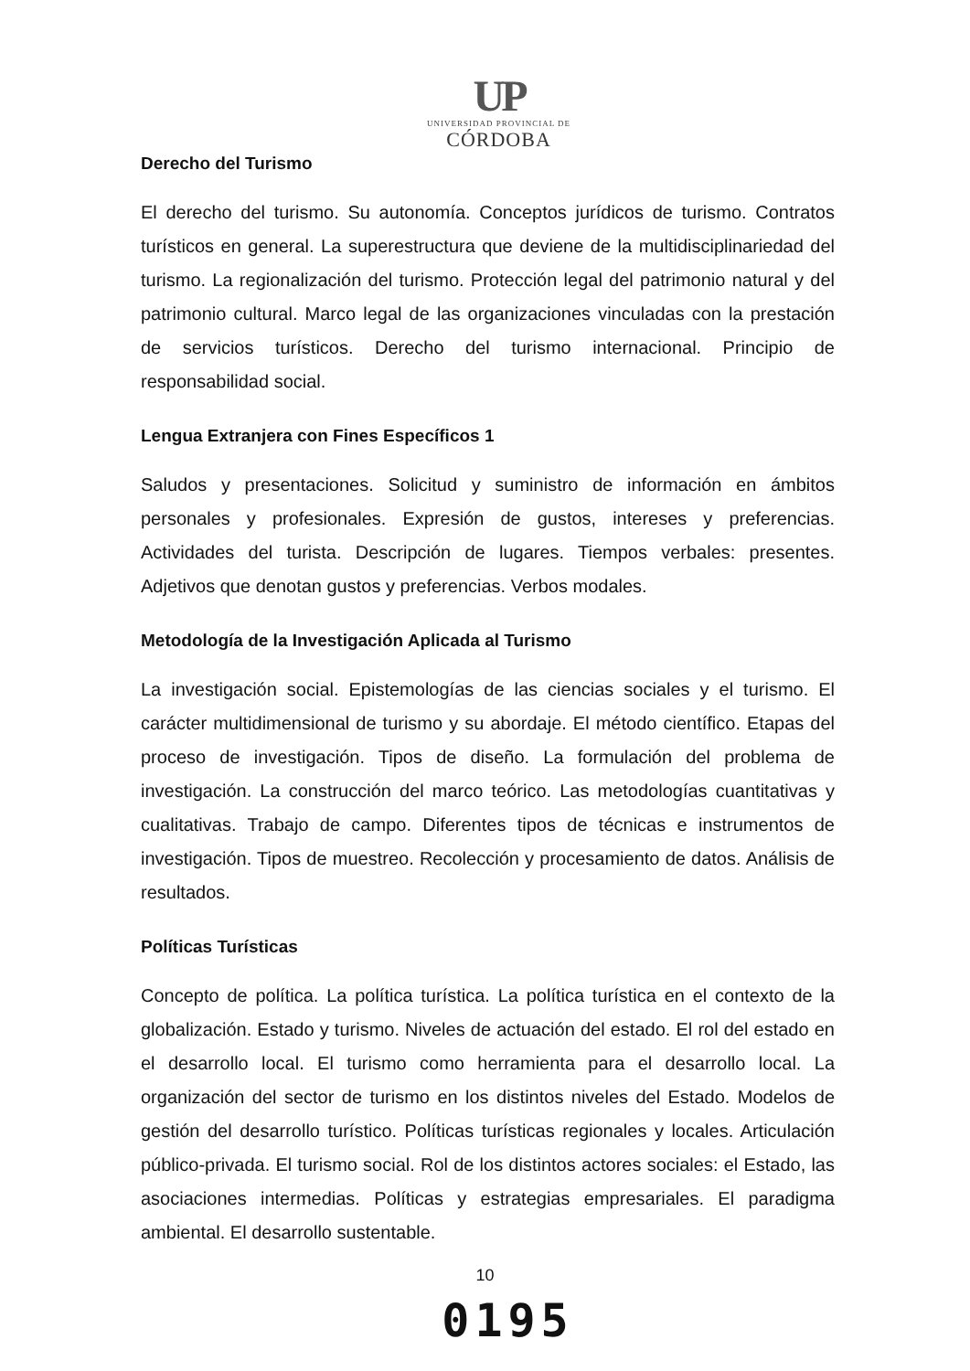UP
UNIVERSIDAD PROVINCIAL DE
CÓRDOBA
Derecho del Turismo
El derecho del turismo. Su autonomía. Conceptos jurídicos de turismo. Contratos turísticos en general. La superestructura que deviene de la multidisciplinariedad del turismo. La regionalización del turismo. Protección legal del patrimonio natural y del patrimonio cultural. Marco legal de las organizaciones vinculadas con la prestación de servicios turísticos. Derecho del turismo internacional. Principio de responsabilidad social.
Lengua Extranjera con Fines Específicos 1
Saludos y presentaciones. Solicitud y suministro de información en ámbitos personales y profesionales. Expresión de gustos, intereses y preferencias. Actividades del turista. Descripción de lugares. Tiempos verbales: presentes. Adjetivos que denotan gustos y preferencias. Verbos modales.
Metodología de la Investigación Aplicada al Turismo
La investigación social. Epistemologías de las ciencias sociales y el turismo. El carácter multidimensional de turismo y su abordaje. El método científico. Etapas del proceso de investigación. Tipos de diseño. La formulación del problema de investigación. La construcción del marco teórico. Las metodologías cuantitativas y cualitativas. Trabajo de campo. Diferentes tipos de técnicas e instrumentos de investigación. Tipos de muestreo. Recolección y procesamiento de datos. Análisis de resultados.
Políticas Turísticas
Concepto de política. La política turística. La política turística en el contexto de la globalización. Estado y turismo. Niveles de actuación del estado. El rol del estado en el desarrollo local. El turismo como herramienta para el desarrollo local. La organización del sector de turismo en los distintos niveles del Estado. Modelos de gestión del desarrollo turístico. Políticas turísticas regionales y locales. Articulación público-privada. El turismo social. Rol de los distintos actores sociales: el Estado, las asociaciones intermedias. Políticas y estrategias empresariales. El paradigma ambiental. El desarrollo sustentable.
10
0195